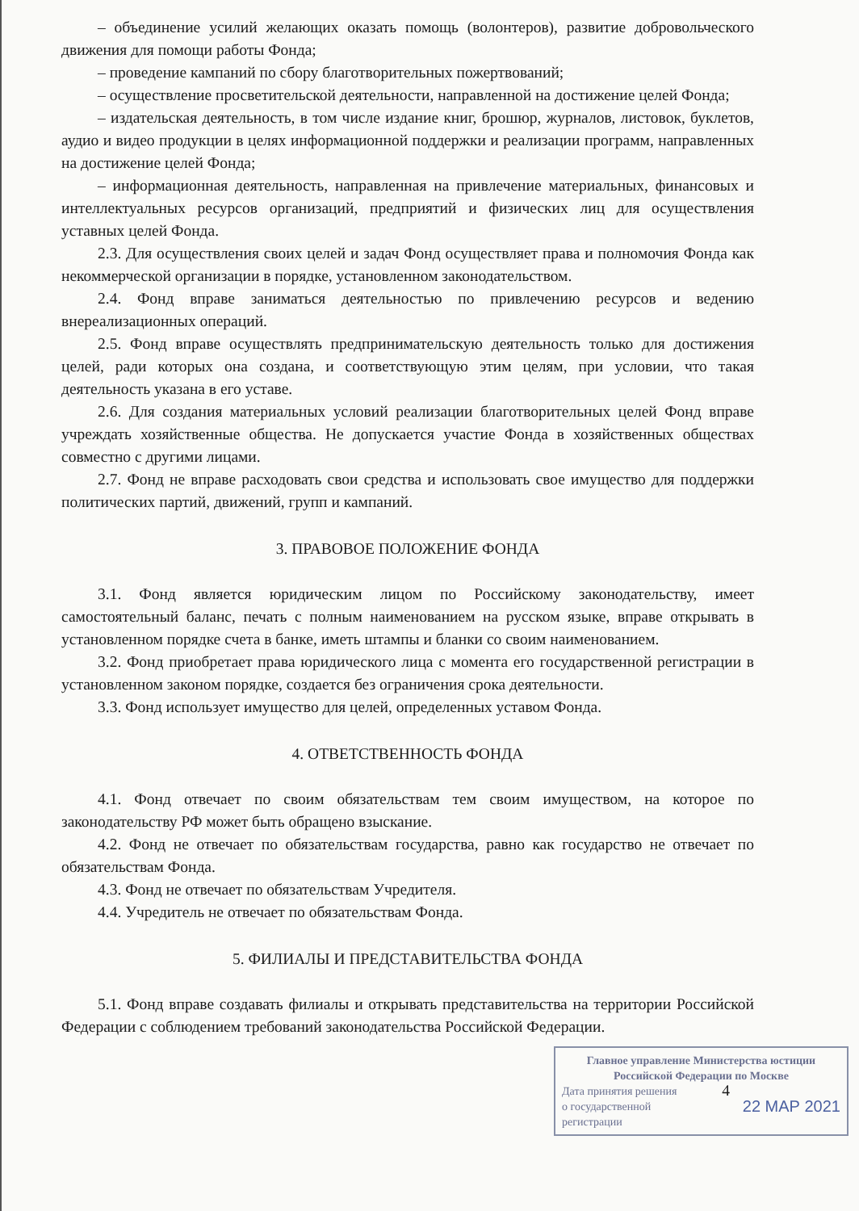– объединение усилий желающих оказать помощь (волонтеров), развитие добровольческого движения для помощи работы Фонда;
– проведение кампаний по сбору благотворительных пожертвований;
– осуществление просветительской деятельности, направленной на достижение целей Фонда;
– издательская деятельность, в том числе издание книг, брошюр, журналов, листовок, буклетов, аудио и видео продукции в целях информационной поддержки и реализации программ, направленных на достижение целей Фонда;
– информационная деятельность, направленная на привлечение материальных, финансовых и интеллектуальных ресурсов организаций, предприятий и физических лиц для осуществления уставных целей Фонда.
2.3. Для осуществления своих целей и задач Фонд осуществляет права и полномочия Фонда как некоммерческой организации в порядке, установленном законодательством.
2.4. Фонд вправе заниматься деятельностью по привлечению ресурсов и ведению внереализационных операций.
2.5. Фонд вправе осуществлять предпринимательскую деятельность только для достижения целей, ради которых она создана, и соответствующую этим целям, при условии, что такая деятельность указана в его уставе.
2.6. Для создания материальных условий реализации благотворительных целей Фонд вправе учреждать хозяйственные общества. Не допускается участие Фонда в хозяйственных обществах совместно с другими лицами.
2.7. Фонд не вправе расходовать свои средства и использовать свое имущество для поддержки политических партий, движений, групп и кампаний.
3. ПРАВОВОЕ ПОЛОЖЕНИЕ ФОНДА
3.1. Фонд является юридическим лицом по Российскому законодательству, имеет самостоятельный баланс, печать с полным наименованием на русском языке, вправе открывать в установленном порядке счета в банке, иметь штампы и бланки со своим наименованием.
3.2. Фонд приобретает права юридического лица с момента его государственной регистрации в установленном законом порядке, создается без ограничения срока деятельности.
3.3. Фонд использует имущество для целей, определенных уставом Фонда.
4. ОТВЕТСТВЕННОСТЬ ФОНДА
4.1. Фонд отвечает по своим обязательствам тем своим имуществом, на которое по законодательству РФ может быть обращено взыскание.
4.2. Фонд не отвечает по обязательствам государства, равно как государство не отвечает по обязательствам Фонда.
4.3. Фонд не отвечает по обязательствам Учредителя.
4.4. Учредитель не отвечает по обязательствам Фонда.
5. ФИЛИАЛЫ И ПРЕДСТАВИТЕЛЬСТВА ФОНДА
5.1. Фонд вправе создавать филиалы и открывать представительства на территории Российской Федерации с соблюдением требований законодательства Российской Федерации.
Главное управление Министерства юстиции Российской Федерации по Москве
Дата принятия решения
о государственной
регистрации
22 МАР 2021
4